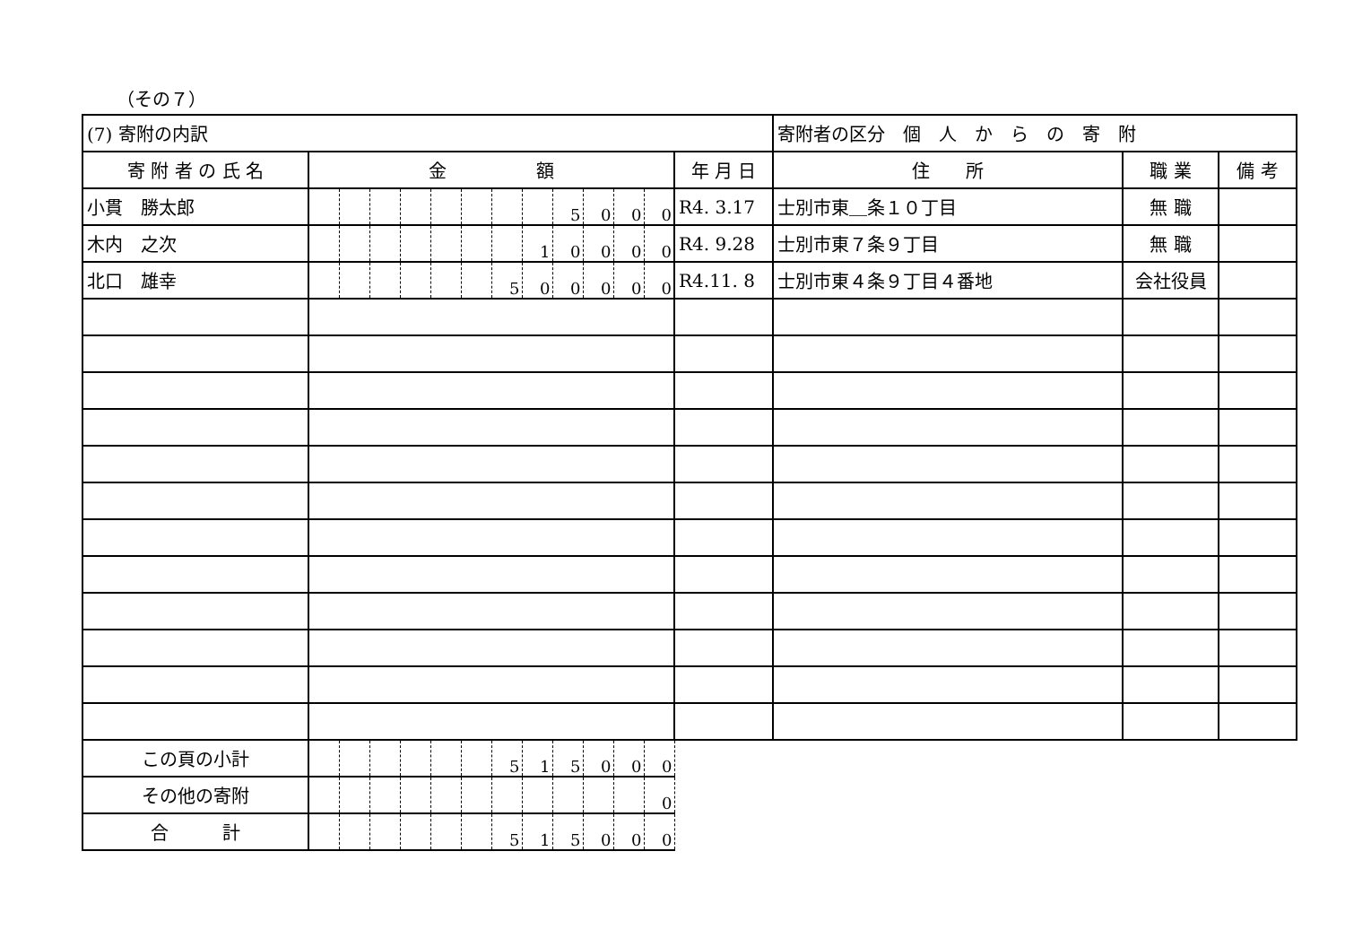（その７）
| (7) 寄附の内訳 | | | | | | | | | | | | | | 寄附者の区分 個 人 か ら の 寄 附 | | |
| 寄 附 者 の 氏 名 | 金 額 | | | | | | | | | | | | 年 月 日 | 住 所 | 職 業 | 備 考 |
| 小貫 勝太郎 | | | | | | | | | 5 | 0 | 0 | 0 | R4. 3.17 | 士別市東＿条１０丁目 | 無 職 | |
| 木内 之次 | | | | | | | | 1 | 0 | 0 | 0 | 0 | R4. 9.28 | 士別市東７条９丁目 | 無 職 | |
| 北口 雄幸 | | | | | | | 5 | 0 | 0 | 0 | 0 | 0 | R4.11. 8 | 士別市東４条９丁目４番地 | 会社役員 | |
| この頁の小計 | | | | | | | 5 | 1 | 5 | 0 | 0 | 0 | | | | |
| その他の寄附 | | | | | | | | | | | | 0 | | | | |
| 合 計 | | | | | | | 5 | 1 | 5 | 0 | 0 | 0 | | | | |